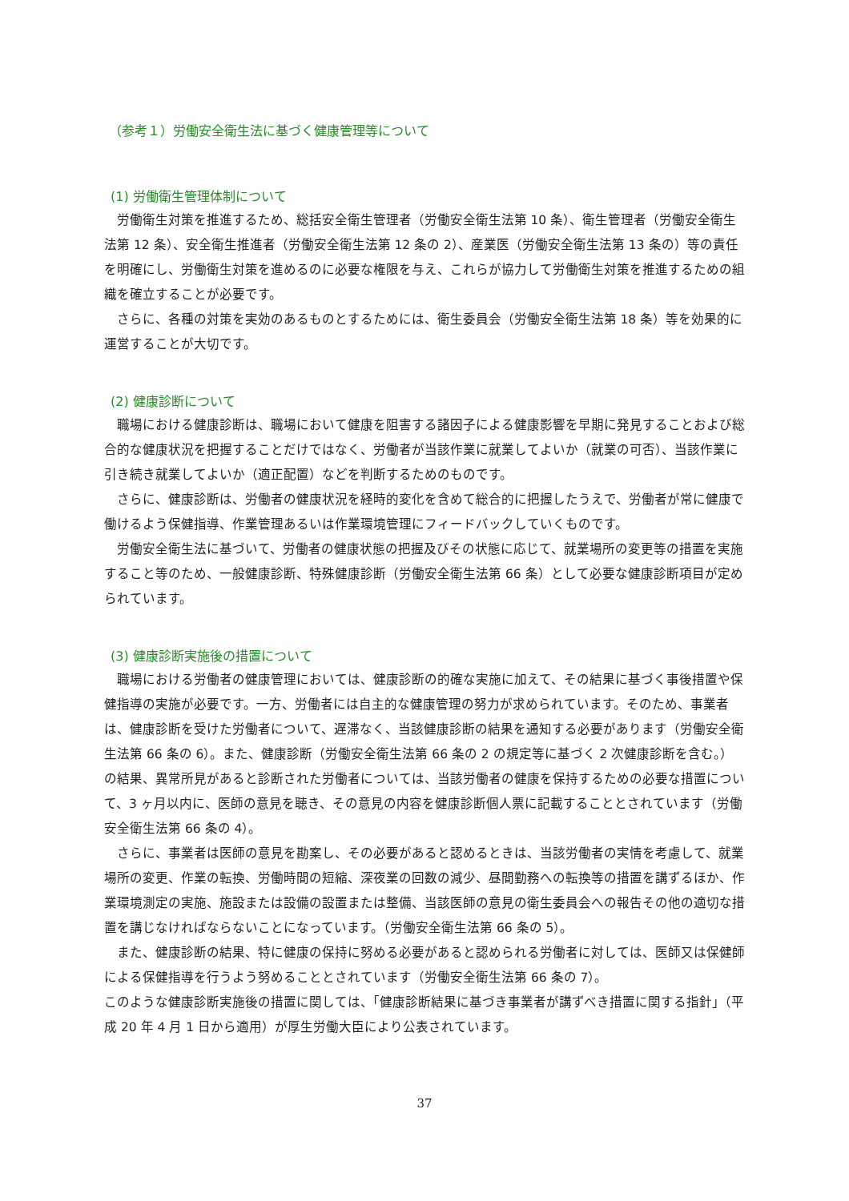（参考１）労働安全衛生法に基づく健康管理等について
(1) 労働衛生管理体制について
労働衛生対策を推進するため、総括安全衛生管理者（労働安全衛生法第 10 条）、衛生管理者（労働安全衛生法第 12 条）、安全衛生推進者（労働安全衛生法第 12 条の 2）、産業医（労働安全衛生法第 13 条の）等の責任を明確にし、労働衛生対策を進めるのに必要な権限を与え、これらが協力して労働衛生対策を推進するための組織を確立することが必要です。
さらに、各種の対策を実効のあるものとするためには、衛生委員会（労働安全衛生法第 18 条）等を効果的に運営することが大切です。
(2) 健康診断について
職場における健康診断は、職場において健康を阻害する諸因子による健康影響を早期に発見することおよび総合的な健康状況を把握することだけではなく、労働者が当該作業に就業してよいか（就業の可否）、当該作業に引き続き就業してよいか（適正配置）などを判断するためのものです。
さらに、健康診断は、労働者の健康状況を経時的変化を含めて総合的に把握したうえで、労働者が常に健康で働けるよう保健指導、作業管理あるいは作業環境管理にフィードバックしていくものです。
労働安全衛生法に基づいて、労働者の健康状態の把握及びその状態に応じて、就業場所の変更等の措置を実施すること等のため、一般健康診断、特殊健康診断（労働安全衛生法第 66 条）として必要な健康診断項目が定められています。
(3) 健康診断実施後の措置について
職場における労働者の健康管理においては、健康診断の的確な実施に加えて、その結果に基づく事後措置や保健指導の実施が必要です。一方、労働者には自主的な健康管理の努力が求められています。そのため、事業者は、健康診断を受けた労働者について、遅滞なく、当該健康診断の結果を通知する必要があります（労働安全衛生法第 66 条の 6）。また、健康診断（労働安全衛生法第 66 条の 2 の規定等に基づく 2 次健康診断を含む。）の結果、異常所見があると診断された労働者については、当該労働者の健康を保持するための必要な措置について、3 ヶ月以内に、医師の意見を聴き、その意見の内容を健康診断個人票に記載することとされています（労働安全衛生法第 66 条の 4）。
さらに、事業者は医師の意見を勘案し、その必要があると認めるときは、当該労働者の実情を考慮して、就業場所の変更、作業の転換、労働時間の短縮、深夜業の回数の減少、昼間勤務への転換等の措置を講ずるほか、作業環境測定の実施、施設または設備の設置または整備、当該医師の意見の衛生委員会への報告その他の適切な措置を講じなければならないことになっています。（労働安全衛生法第 66 条の 5）。
また、健康診断の結果、特に健康の保持に努める必要があると認められる労働者に対しては、医師又は保健師による保健指導を行うよう努めることとされています（労働安全衛生法第 66 条の 7）。
このような健康診断実施後の措置に関しては、「健康診断結果に基づき事業者が講ずべき措置に関する指針」（平成 20 年 4 月 1 日から適用）が厚生労働大臣により公表されています。
37